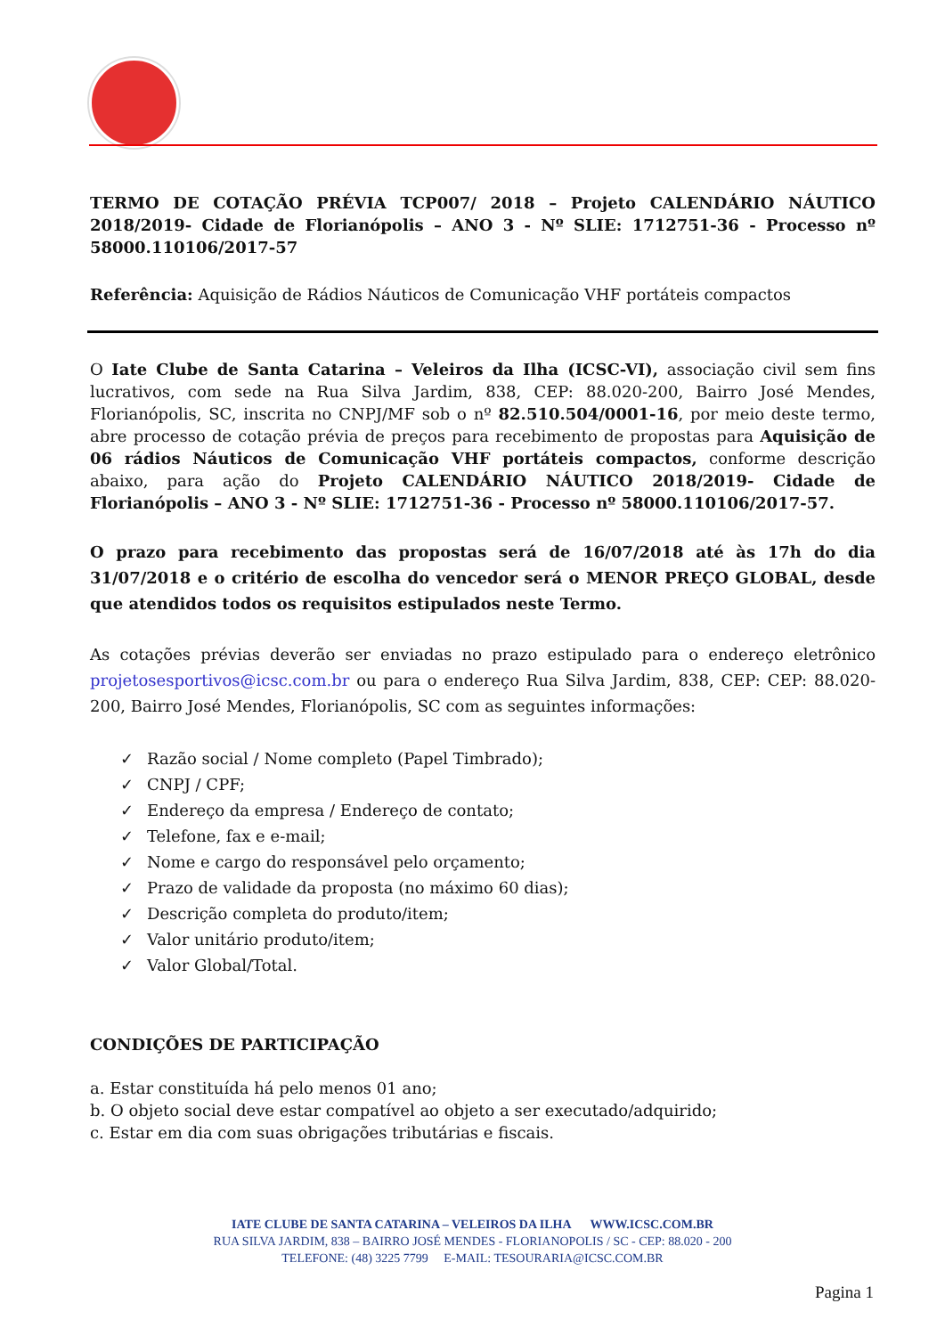TERMO DE COTAÇÃO PRÉVIA TCP007/ 2018 – Projeto CALENDÁRIO NÁUTICO 2018/2019- Cidade de Florianópolis – ANO 3 - Nº SLIE: 1712751-36 - Processo nº 58000.110106/2017-57
Referência: Aquisição de Rádios Náuticos de Comunicação VHF portáteis compactos
O Iate Clube de Santa Catarina – Veleiros da Ilha (ICSC-VI), associação civil sem fins lucrativos, com sede na Rua Silva Jardim, 838, CEP: 88.020-200, Bairro José Mendes, Florianópolis, SC, inscrita no CNPJ/MF sob o nº 82.510.504/0001-16, por meio deste termo, abre processo de cotação prévia de preços para recebimento de propostas para Aquisição de 06 rádios Náuticos de Comunicação VHF portáteis compactos, conforme descrição abaixo, para ação do Projeto CALENDÁRIO NÁUTICO 2018/2019- Cidade de Florianópolis – ANO 3 - Nº SLIE: 1712751-36 - Processo nº 58000.110106/2017-57.
O prazo para recebimento das propostas será de 16/07/2018 até às 17h do dia 31/07/2018 e o critério de escolha do vencedor será o MENOR PREÇO GLOBAL, desde que atendidos todos os requisitos estipulados neste Termo.
As cotações prévias deverão ser enviadas no prazo estipulado para o endereço eletrônico projetosesportivos@icsc.com.br ou para o endereço Rua Silva Jardim, 838, CEP: CEP: 88.020-200, Bairro José Mendes, Florianópolis, SC com as seguintes informações:
✓ Razão social / Nome completo (Papel Timbrado);
✓ CNPJ / CPF;
✓ Endereço da empresa / Endereço de contato;
✓ Telefone, fax e e-mail;
✓ Nome e cargo do responsável pelo orçamento;
✓ Prazo de validade da proposta (no máximo 60 dias);
✓ Descrição completa do produto/item;
✓ Valor unitário produto/item;
✓ Valor Global/Total.
CONDIÇÕES DE PARTICIPAÇÃO
a. Estar constituída há pelo menos 01 ano;
b. O objeto social deve estar compatível ao objeto a ser executado/adquirido;
c. Estar em dia com suas obrigações tributárias e fiscais.
IATE CLUBE DE SANTA CATARINA – VELEIROS DA ILHA WWW.ICSC.COM.BR
RUA SILVA JARDIM, 838 – BAIRRO JOSÉ MENDES - FLORIANOPOLIS / SC - CEP: 88.020 - 200
TELEFONE: (48) 3225 7799 E-MAIL: TESOURARIA@ICSC.COM.BR
Pagina 1